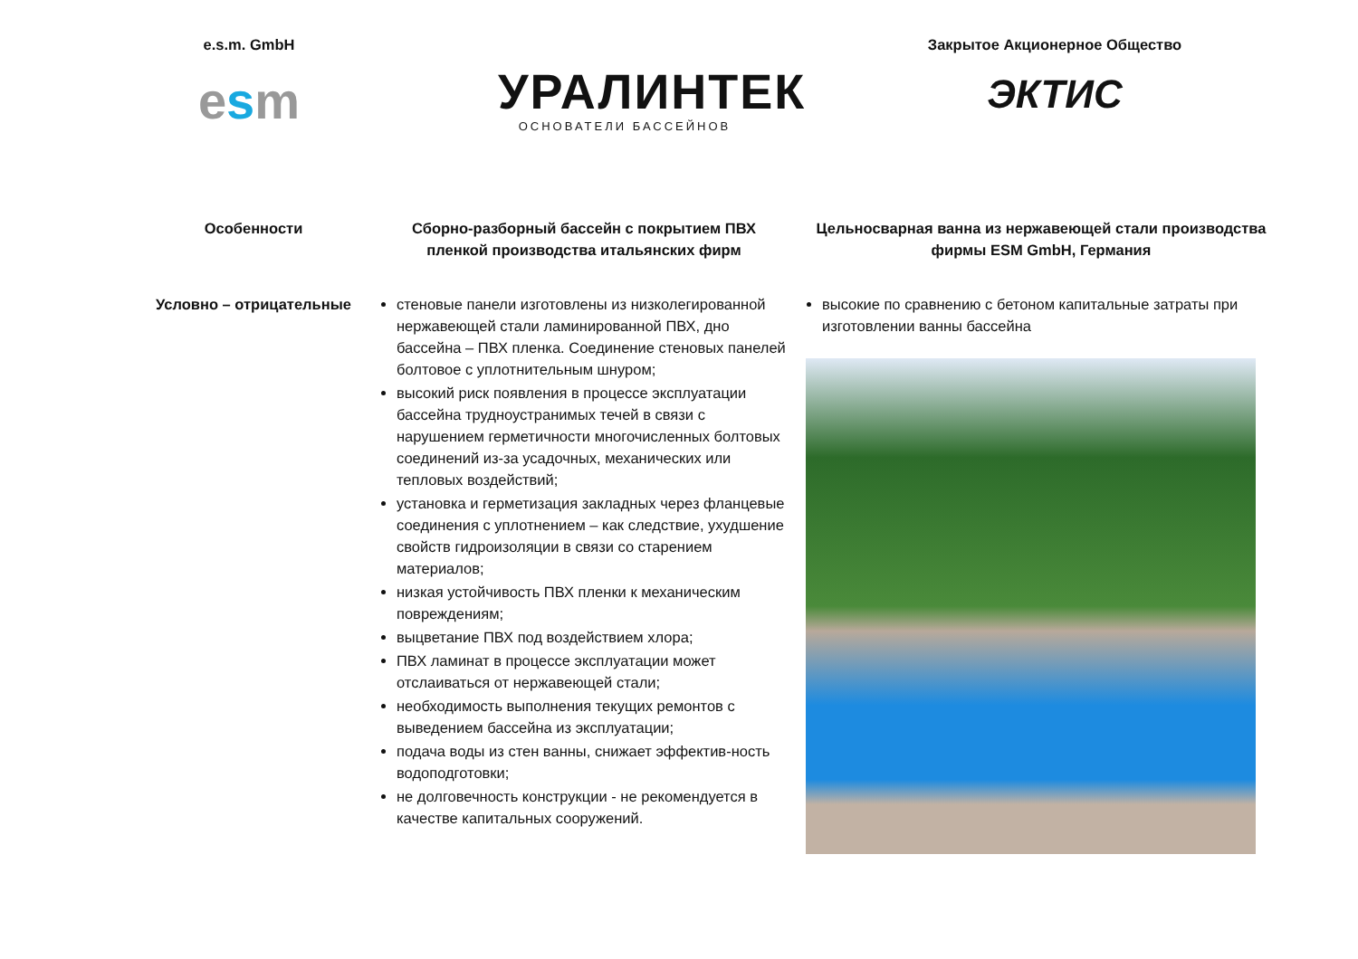e.s.m. GmbH
esm
УРАЛИНТЕК
ОСНОВАТЕЛИ БАССЕЙНОВ
Закрытое Акционерное Общество
ЭКТИС
| Особенности | Сборно-разборный бассейн с покрытием ПВХ пленкой производства итальянских фирм | Цельносварная ванна из нержавеющей стали производства фирмы ESM GmbH, Германия |
| --- | --- | --- |
| Условно – отрицательные | стеновые панели изготовлены из низколегированной нержавеющей стали ламинированной ПВХ, дно бассейна – ПВХ пленка. Соединение стеновых панелей болтовое с уплотнительным шнуром; высокий риск появления в процессе эксплуатации бассейна трудноустранимых течей в связи с нарушением герметичности многочисленных болтовых соединений из-за усадочных, механических или тепловых воздействий; установка и герметизация закладных через фланцевые соединения с уплотнением – как следствие, ухудшение свойств гидроизоляции в связи со старением материалов; низкая устойчивость ПВХ пленки к механическим повреждениям; выцветание ПВХ под воздействием хлора; ПВХ ламинат в процессе эксплуатации может отслаиваться от нержавеющей стали; необходимость выполнения текущих ремонтов с выведением бассейна из эксплуатации; подача воды из стен ванны, снижает эффектив-ность водоподготовки; не долговечность конструкции - не рекомендуется в качестве капитальных сооружений. | высокие по сравнению с бетоном капитальные затраты при изготовлении ванны бассейна |